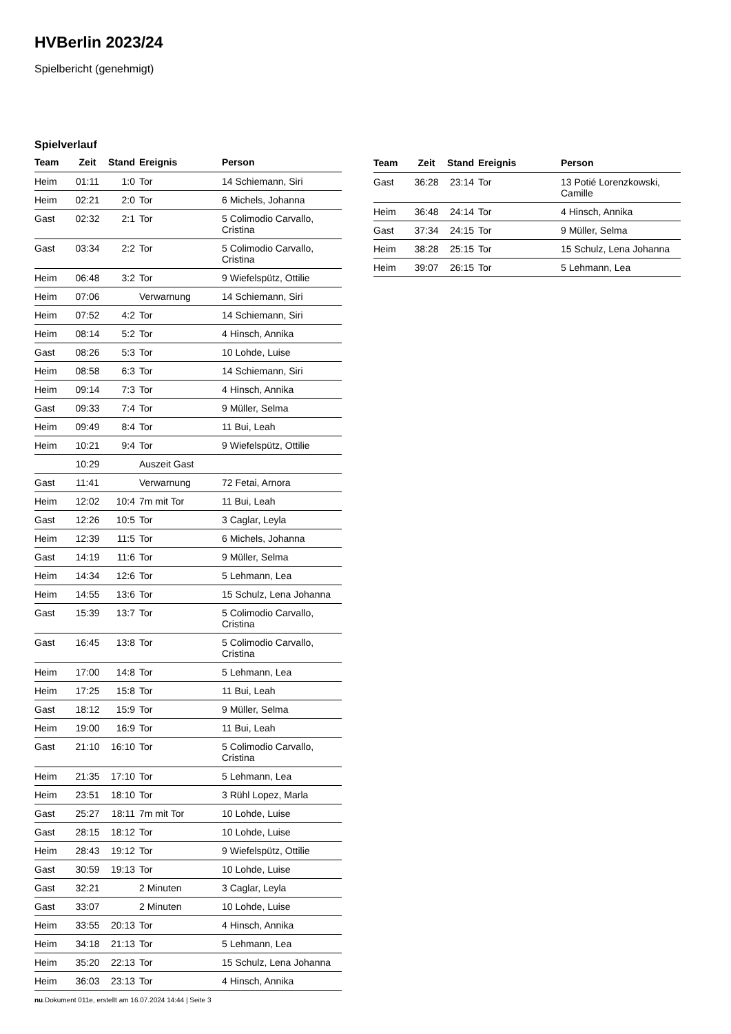HVBerlin 2023/24
Spielbericht (genehmigt)
Spielverlauf
| Team | Zeit | Stand | Ereignis | Person |
| --- | --- | --- | --- | --- |
| Heim | 01:11 | 1:0 | Tor | 14 Schiemann, Siri |
| Heim | 02:21 | 2:0 | Tor | 6 Michels, Johanna |
| Gast | 02:32 | 2:1 | Tor | 5 Colimodio Carvallo, Cristina |
| Gast | 03:34 | 2:2 | Tor | 5 Colimodio Carvallo, Cristina |
| Heim | 06:48 | 3:2 | Tor | 9 Wiefelspütz, Ottilie |
| Heim | 07:06 | | Verwarnung | 14 Schiemann, Siri |
| Heim | 07:52 | 4:2 | Tor | 14 Schiemann, Siri |
| Heim | 08:14 | 5:2 | Tor | 4 Hinsch, Annika |
| Gast | 08:26 | 5:3 | Tor | 10 Lohde, Luise |
| Heim | 08:58 | 6:3 | Tor | 14 Schiemann, Siri |
| Heim | 09:14 | 7:3 | Tor | 4 Hinsch, Annika |
| Gast | 09:33 | 7:4 | Tor | 9 Müller, Selma |
| Heim | 09:49 | 8:4 | Tor | 11 Bui, Leah |
| Heim | 10:21 | 9:4 | Tor | 9 Wiefelspütz, Ottilie |
| | 10:29 | | Auszeit Gast | |
| Gast | 11:41 | | Verwarnung | 72 Fetai, Arnora |
| Heim | 12:02 | 10:4 | 7m mit Tor | 11 Bui, Leah |
| Gast | 12:26 | 10:5 | Tor | 3 Caglar, Leyla |
| Heim | 12:39 | 11:5 | Tor | 6 Michels, Johanna |
| Gast | 14:19 | 11:6 | Tor | 9 Müller, Selma |
| Heim | 14:34 | 12:6 | Tor | 5 Lehmann, Lea |
| Heim | 14:55 | 13:6 | Tor | 15 Schulz, Lena Johanna |
| Gast | 15:39 | 13:7 | Tor | 5 Colimodio Carvallo, Cristina |
| Gast | 16:45 | 13:8 | Tor | 5 Colimodio Carvallo, Cristina |
| Heim | 17:00 | 14:8 | Tor | 5 Lehmann, Lea |
| Heim | 17:25 | 15:8 | Tor | 11 Bui, Leah |
| Gast | 18:12 | 15:9 | Tor | 9 Müller, Selma |
| Heim | 19:00 | 16:9 | Tor | 11 Bui, Leah |
| Gast | 21:10 | 16:10 | Tor | 5 Colimodio Carvallo, Cristina |
| Heim | 21:35 | 17:10 | Tor | 5 Lehmann, Lea |
| Heim | 23:51 | 18:10 | Tor | 3 Rühl Lopez, Marla |
| Gast | 25:27 | 18:11 | 7m mit Tor | 10 Lohde, Luise |
| Gast | 28:15 | 18:12 | Tor | 10 Lohde, Luise |
| Heim | 28:43 | 19:12 | Tor | 9 Wiefelspütz, Ottilie |
| Gast | 30:59 | 19:13 | Tor | 10 Lohde, Luise |
| Gast | 32:21 | | 2 Minuten | 3 Caglar, Leyla |
| Gast | 33:07 | | 2 Minuten | 10 Lohde, Luise |
| Heim | 33:55 | 20:13 | Tor | 4 Hinsch, Annika |
| Heim | 34:18 | 21:13 | Tor | 5 Lehmann, Lea |
| Heim | 35:20 | 22:13 | Tor | 15 Schulz, Lena Johanna |
| Heim | 36:03 | 23:13 | Tor | 4 Hinsch, Annika |
| Team | Zeit | Stand | Ereignis | Person |
| --- | --- | --- | --- | --- |
| Gast | 36:28 | 23:14 | Tor | 13 Potié Lorenzkowski, Camille |
| Heim | 36:48 | 24:14 | Tor | 4 Hinsch, Annika |
| Gast | 37:34 | 24:15 | Tor | 9 Müller, Selma |
| Heim | 38:28 | 25:15 | Tor | 15 Schulz, Lena Johanna |
| Heim | 39:07 | 26:15 | Tor | 5 Lehmann, Lea |
nu.Dokument 011e, erstellt am 16.07.2024 14:44 | Seite 3